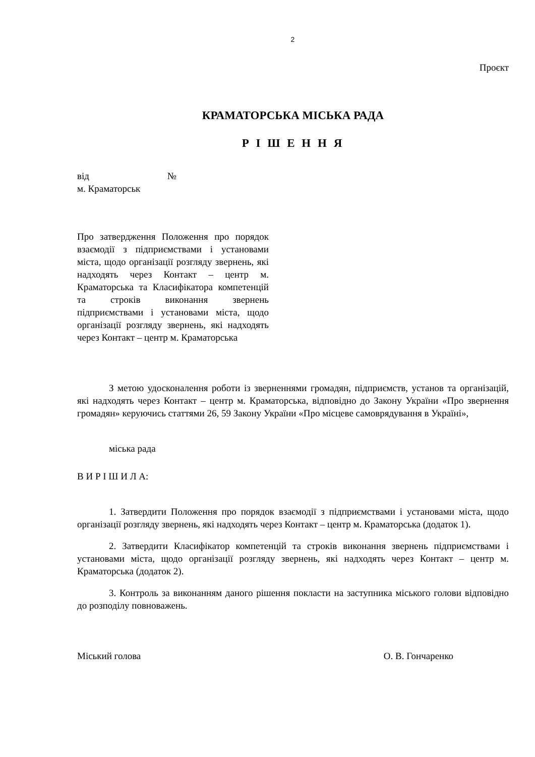2
Проєкт
КРАМАТОРСЬКА МІСЬКА РАДА
Р І Ш Е Н Н Я
від №
м. Краматорськ
Про затвердження Положення про порядок взаємодії з підприємствами і установами міста, щодо організації розгляду звернень, які надходять через Контакт – центр м. Краматорська та Класифікатора компетенцій та строків виконання звернень підприємствами і установами міста, щодо організації розгляду звернень, які надходять через Контакт – центр м. Краматорська
З метою удосконалення роботи із зверненнями громадян, підприємств, установ та організацій, які надходять через Контакт – центр м. Краматорська, відповідно до Закону України «Про звернення громадян» керуючись статтями 26, 59 Закону України «Про місцеве самоврядування в Україні»,
міська рада
В И Р І Ш И Л А:
1. Затвердити Положення про порядок взаємодії з підприємствами і установами міста, щодо організації розгляду звернень, які надходять через Контакт – центр м. Краматорська (додаток 1).
2. Затвердити Класифікатор компетенцій та строків виконання звернень підприємствами і установами міста, щодо організації розгляду звернень, які надходять через Контакт – центр м. Краматорська (додаток 2).
3. Контроль за виконанням даного рішення покласти на заступника міського голови відповідно до розподілу повноважень.
Міський голова О. В. Гончаренко